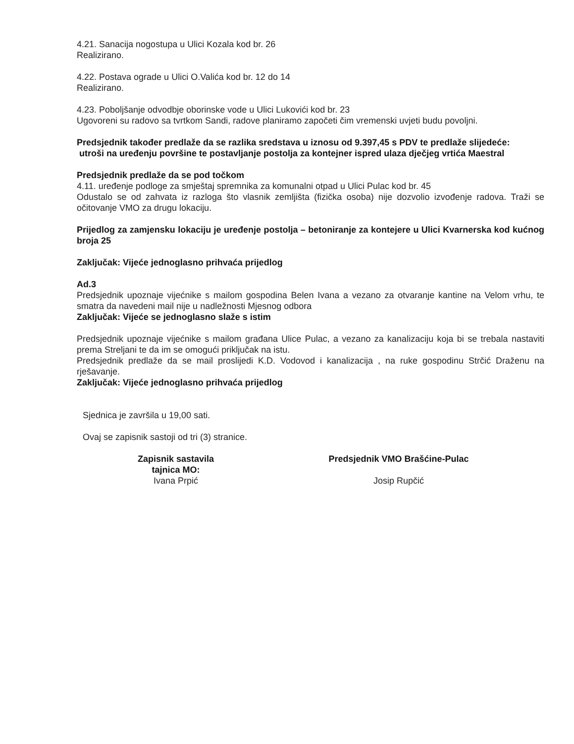4.21. Sanacija nogostupa u Ulici Kozala kod br. 26
Realizirano.
4.22. Postava ograde u Ulici O.Valića kod br. 12 do 14
Realizirano.
4.23. Poboljšanje odvodbje oborinske vode u Ulici Lukovići kod br. 23
Ugovoreni su radovo sa tvrtkom Sandi, radove planiramo započeti čim vremenski uvjeti budu povoljni.
Predsjednik također predlaže da se razlika sredstava u iznosu od 9.397,45 s PDV te predlaže slijedeće:
utroši na uređenju površine te postavljanje postolja za kontejner ispred ulaza dječjeg vrtića Maestral
Predsjednik predlaže da se pod točkom
4.11. uređenje podloge za smještaj spremnika za komunalni otpad u Ulici Pulac kod br. 45
Odustalo se od zahvata iz razloga što vlasnik zemljišta (fizička osoba) nije dozvolio izvođenje radova. Traži se očitovanje VMO za drugu lokaciju.
Prijedlog za zamjensku lokaciju je uređenje postolja – betoniranje za kontejere u Ulici Kvarnerska kod kućnog broja 25
Zaključak: Vijeće jednoglasno prihvaća prijedlog
Ad.3
Predsjednik upoznaje vijećnike s mailom gospodina Belen Ivana a vezano za otvaranje kantine na Velom vrhu, te smatra da navedeni mail nije u nadležnosti Mjesnog odbora
Zaključak: Vijeće se jednoglasno slaže s istim
Predsjednik upoznaje vijećnike s mailom građana Ulice Pulac, a vezano za kanalizaciju koja bi se trebala nastaviti prema Streljani te da im se omogući priključak na istu.
Predsjednik predlaže da se mail proslijedi K.D. Vodovod i kanalizacija , na ruke gospodinu Strčić Draženu na rješavanje.
Zaključak: Vijeće jednoglasno prihvaća prijedlog
Sjednica je završila u 19,00 sati.
Ovaj se zapisnik sastoji od tri (3) stranice.
Zapisnik sastavila
tajnica MO:
Ivana Prpić
Predsjednik VMO Brašćine-Pulac
Josip Rupčić